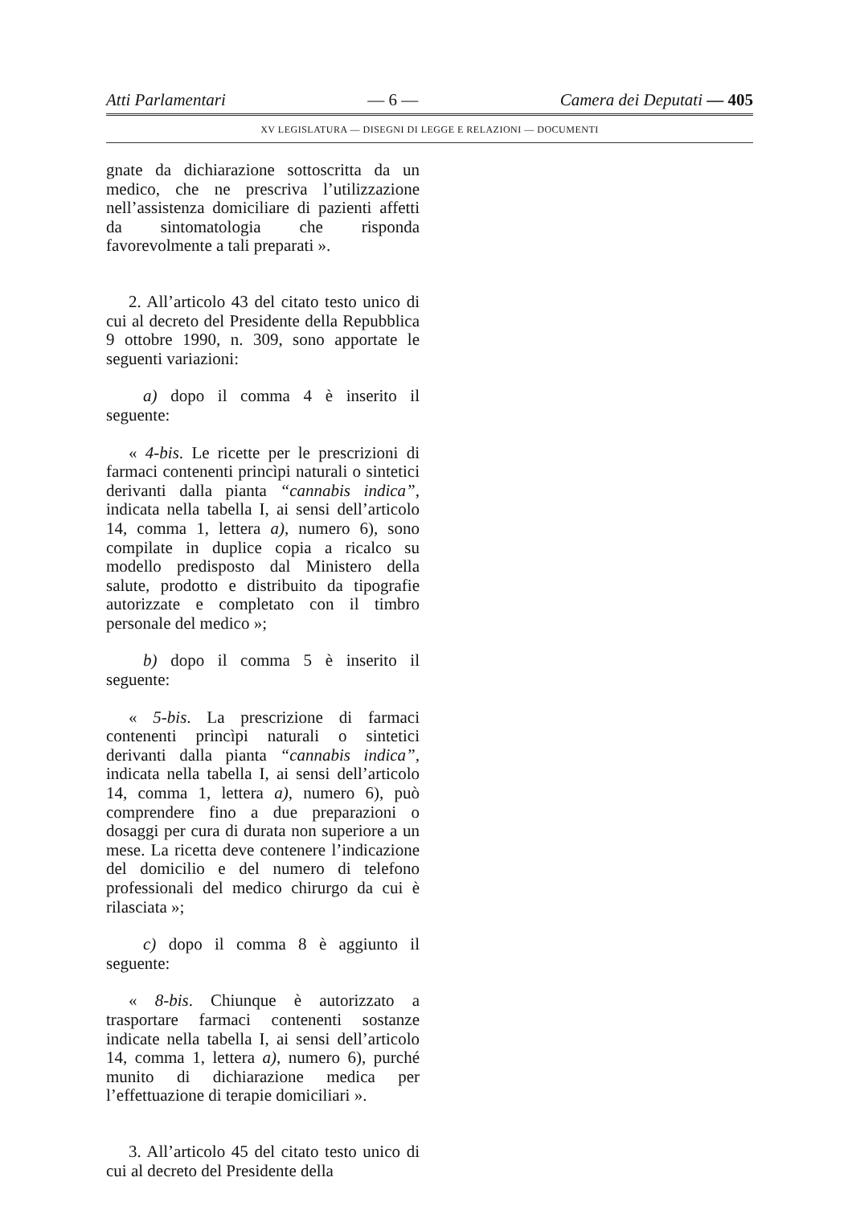Atti Parlamentari — 6 — Camera dei Deputati — 405
XV LEGISLATURA — DISEGNI DI LEGGE E RELAZIONI — DOCUMENTI
gnate da dichiarazione sottoscritta da un medico, che ne prescriva l’utilizzazione nell’assistenza domiciliare di pazienti affetti da sintomatologia che risponda favorevolmente a tali preparati ».
2. All’articolo 43 del citato testo unico di cui al decreto del Presidente della Repubblica 9 ottobre 1990, n. 309, sono apportate le seguenti variazioni:
a) dopo il comma 4 è inserito il seguente:
« 4-bis. Le ricette per le prescrizioni di farmaci contenenti princìpi naturali o sintetici derivanti dalla pianta “cannabis indica”, indicata nella tabella I, ai sensi dell’articolo 14, comma 1, lettera a), numero 6), sono compilate in duplice copia a ricalco su modello predisposto dal Ministero della salute, prodotto e distribuito da tipografie autorizzate e completato con il timbro personale del medico »;
b) dopo il comma 5 è inserito il seguente:
« 5-bis. La prescrizione di farmaci contenenti princìpi naturali o sintetici derivanti dalla pianta “cannabis indica”, indicata nella tabella I, ai sensi dell’articolo 14, comma 1, lettera a), numero 6), può comprendere fino a due preparazioni o dosaggi per cura di durata non superiore a un mese. La ricetta deve contenere l’indicazione del domicilio e del numero di telefono professionali del medico chirurgo da cui è rilasciata »;
c) dopo il comma 8 è aggiunto il seguente:
« 8-bis. Chiunque è autorizzato a trasportare farmaci contenenti sostanze indicate nella tabella I, ai sensi dell’articolo 14, comma 1, lettera a), numero 6), purché munito di dichiarazione medica per l’effettuazione di terapie domiciliari ».
3. All’articolo 45 del citato testo unico di cui al decreto del Presidente della